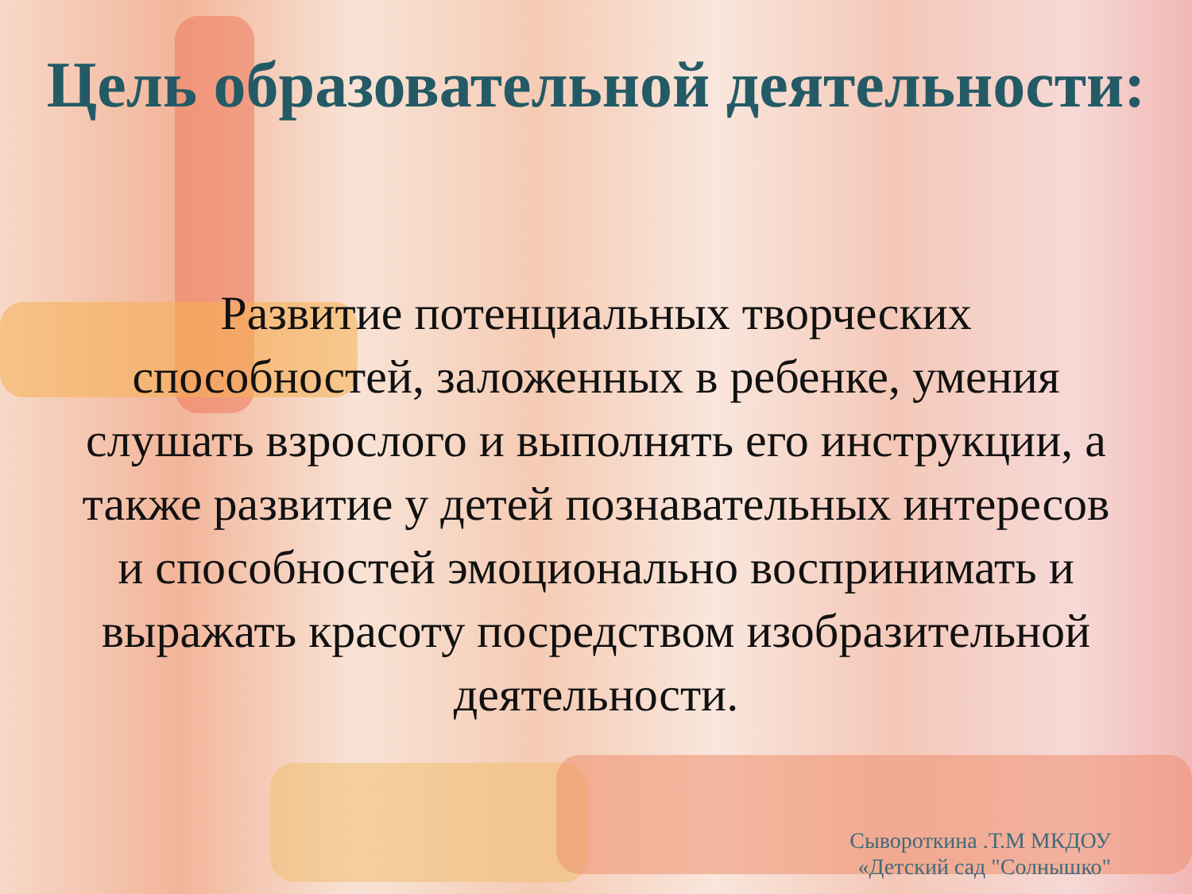Цель образовательной деятельности:
Развитие потенциальных творческих способностей, заложенных в ребенке, умения слушать взрослого и выполнять его инструкции, а также развитие у детей познавательных интересов и способностей эмоционально воспринимать и выражать красоту посредством изобразительной деятельности.
Сывороткина .Т.М МКДОУ
«Детский сад "Солнышко"